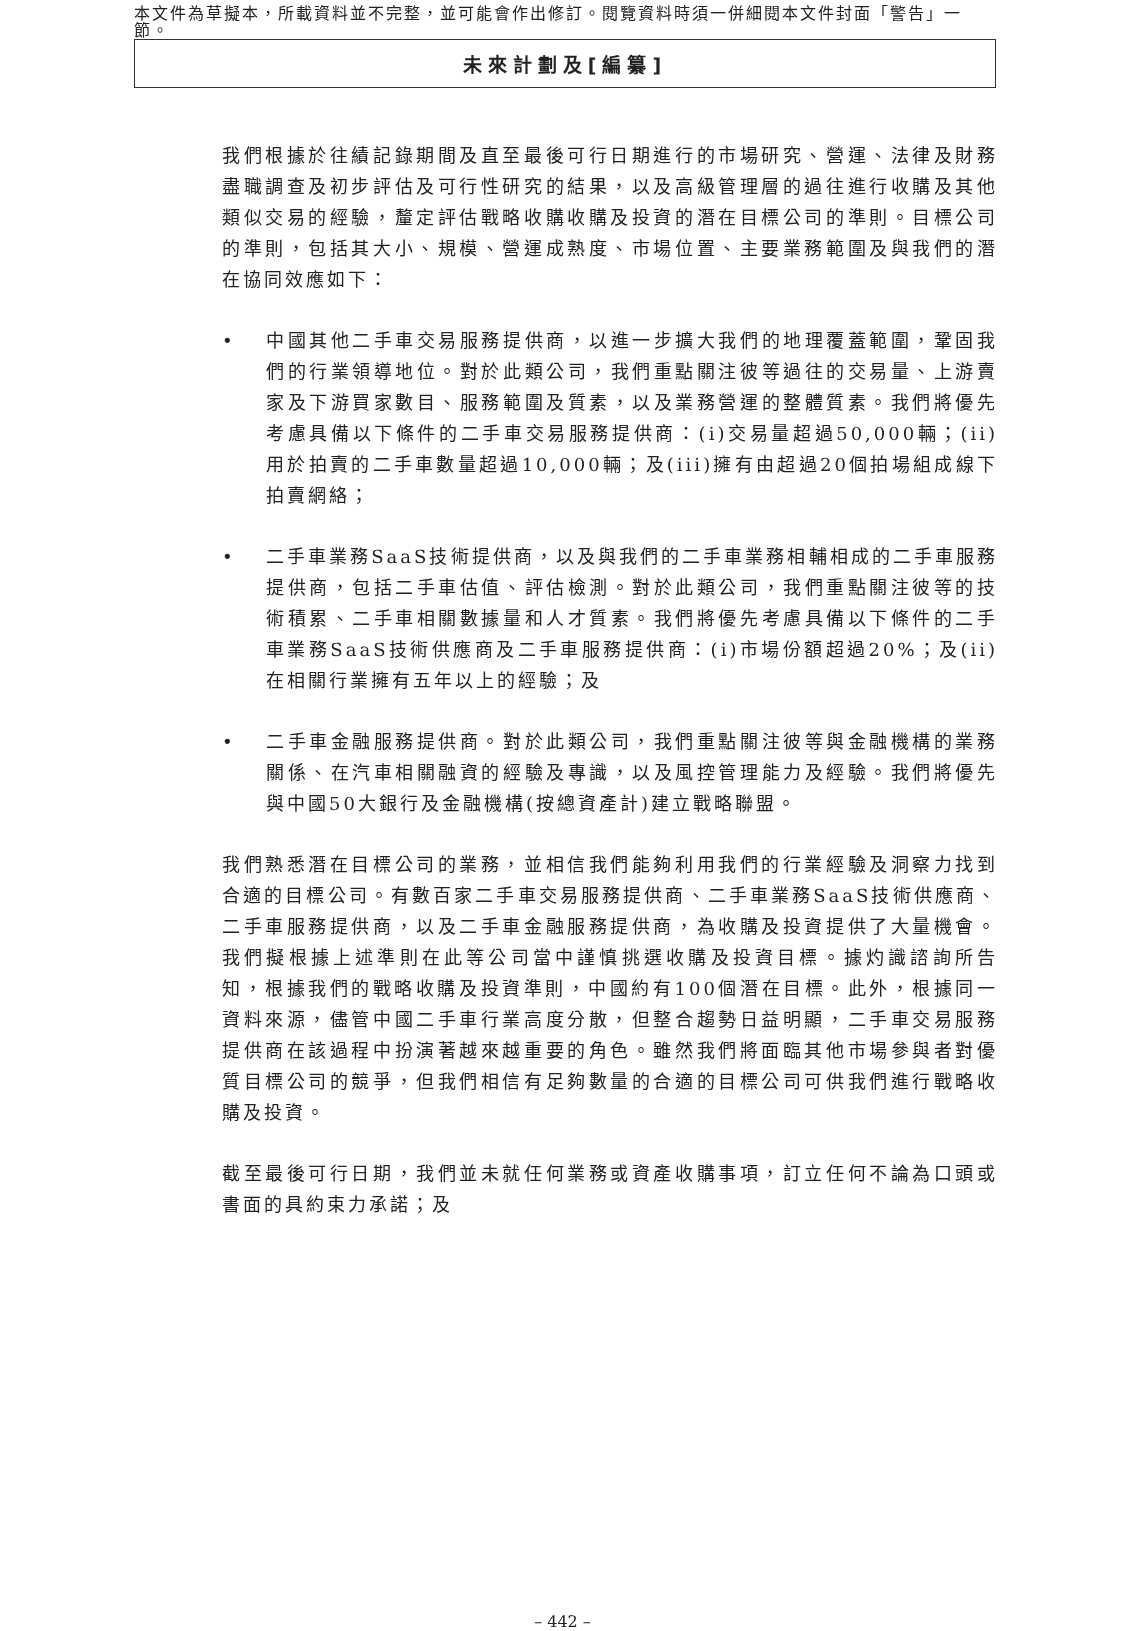本文件為草擬本，所載資料並不完整，並可能會作出修訂。閱覽資料時須一併細閱本文件封面「警告」一節。
未來計劃及[編纂]
我們根據於往績記錄期間及直至最後可行日期進行的市場研究、營運、法律及財務盡職調查及初步評估及可行性研究的結果，以及高級管理層的過往進行收購及其他類似交易的經驗，釐定評估戰略收購收購及投資的潛在目標公司的準則。目標公司的準則，包括其大小、規模、營運成熟度、市場位置、主要業務範圍及與我們的潛在協同效應如下：
• 中國其他二手車交易服務提供商，以進一步擴大我們的地理覆蓋範圍，鞏固我們的行業領導地位。對於此類公司，我們重點關注彼等過往的交易量、上游賣家及下游買家數目、服務範圍及質素，以及業務營運的整體質素。我們將優先考慮具備以下條件的二手車交易服務提供商：(i)交易量超過50,000輛；(ii)用於拍賣的二手車數量超過10,000輛；及(iii)擁有由超過20個拍場組成線下拍賣網絡；
• 二手車業務SaaS技術提供商，以及與我們的二手車業務相輔相成的二手車服務提供商，包括二手車估值、評估檢測。對於此類公司，我們重點關注彼等的技術積累、二手車相關數據量和人才質素。我們將優先考慮具備以下條件的二手車業務SaaS技術供應商及二手車服務提供商：(i)市場份額超過20%；及(ii)在相關行業擁有五年以上的經驗；及
• 二手車金融服務提供商。對於此類公司，我們重點關注彼等與金融機構的業務關係、在汽車相關融資的經驗及專識，以及風控管理能力及經驗。我們將優先與中國50大銀行及金融機構(按總資產計)建立戰略聯盟。
我們熟悉潛在目標公司的業務，並相信我們能夠利用我們的行業經驗及洞察力找到合適的目標公司。有數百家二手車交易服務提供商、二手車業務SaaS技術供應商、二手車服務提供商，以及二手車金融服務提供商，為收購及投資提供了大量機會。我們擬根據上述準則在此等公司當中謹慎挑選收購及投資目標。據灼識諮詢所告知，根據我們的戰略收購及投資準則，中國約有100個潛在目標。此外，根據同一資料來源，儘管中國二手車行業高度分散，但整合趨勢日益明顯，二手車交易服務提供商在該過程中扮演著越來越重要的角色。雖然我們將面臨其他市場參與者對優質目標公司的競爭，但我們相信有足夠數量的合適的目標公司可供我們進行戰略收購及投資。
截至最後可行日期，我們並未就任何業務或資產收購事項，訂立任何不論為口頭或書面的具約束力承諾；及
– 442 –